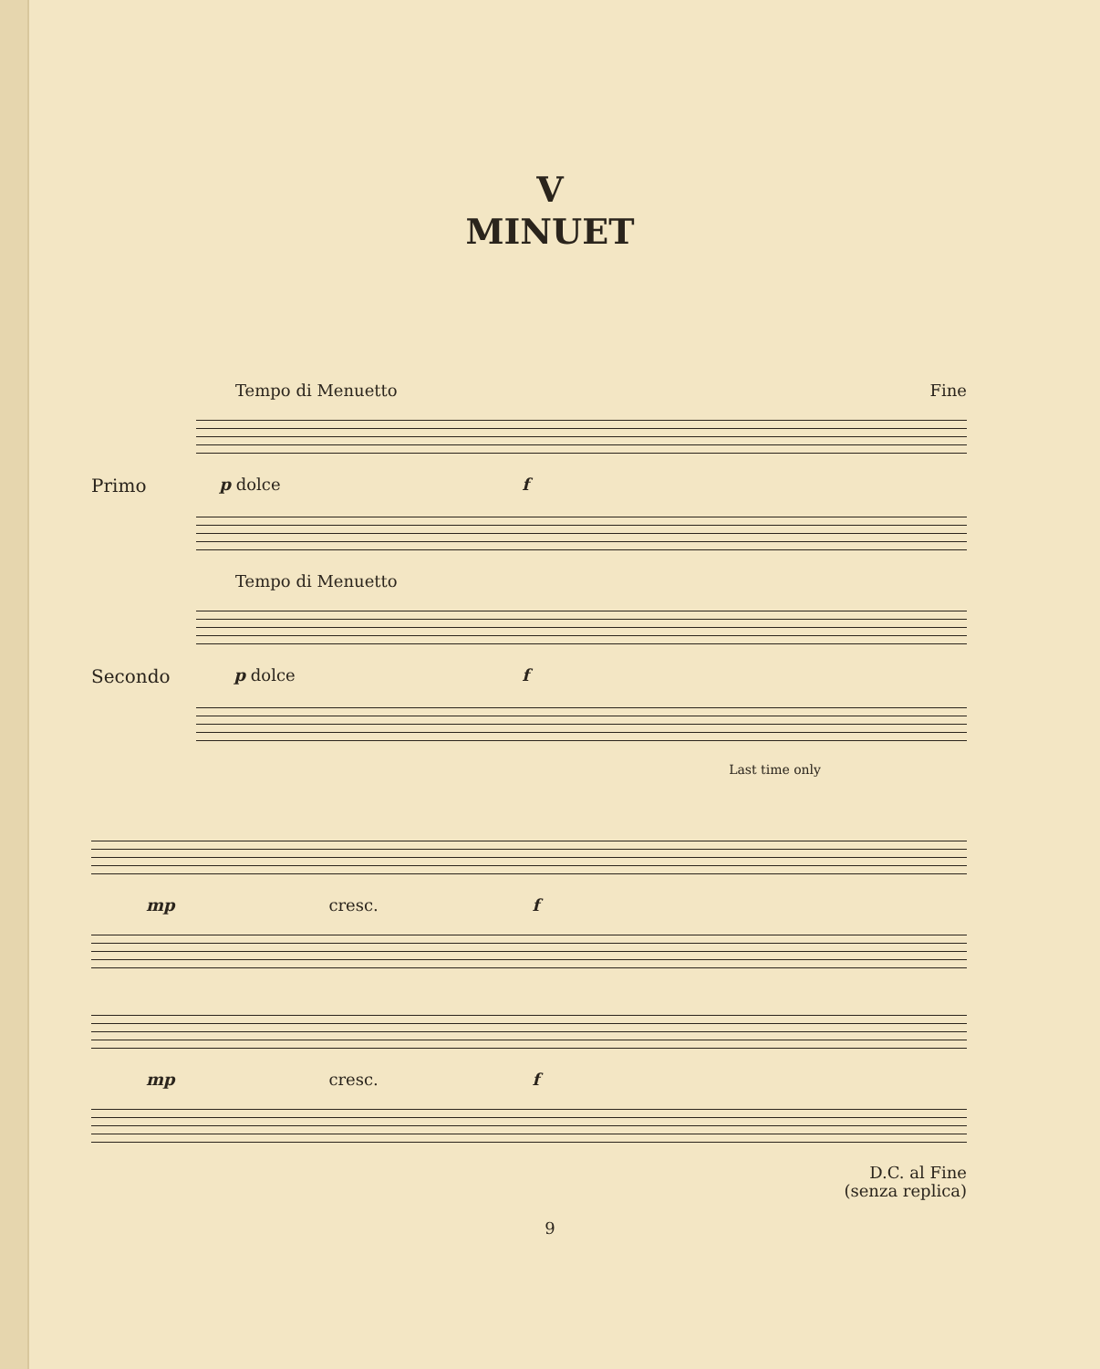V
MINUET
Tempo di Menuetto Fine
Primo p dolce f
Tempo di Menuetto
Secondo p dolce f
Last time only
mp cresc. f
mp cresc. f
D.C. al Fine
(senza replica)
9